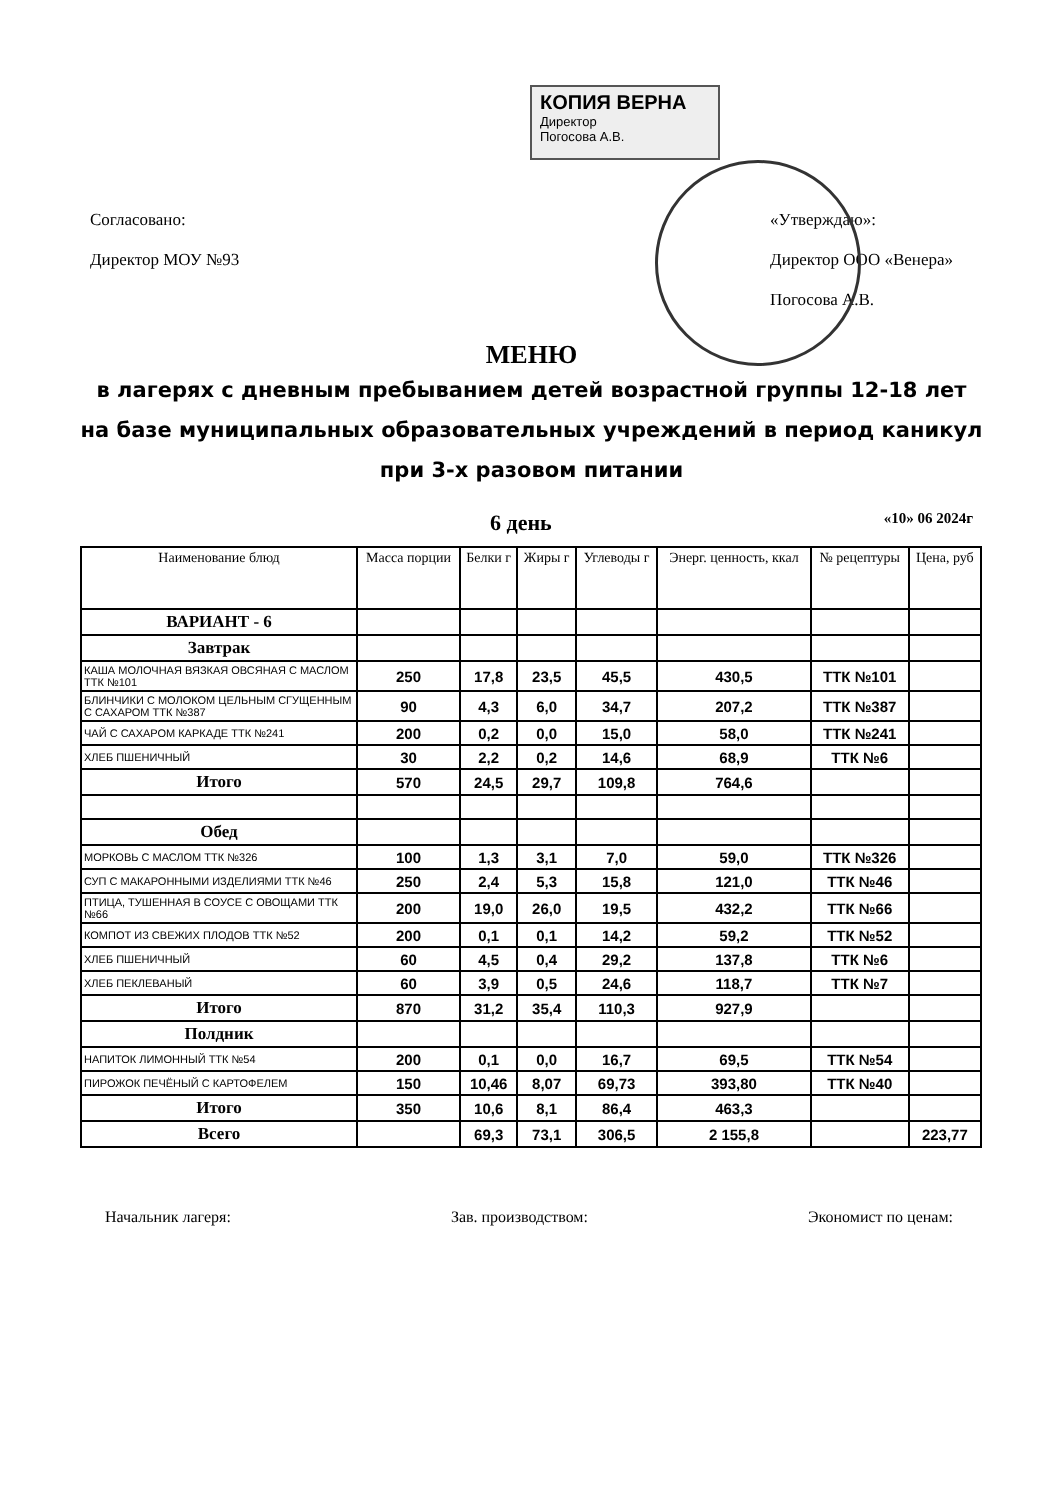КОПИЯ ВЕРНА
Директор
Погосова А.В.
Согласовано:
Директор МОУ №93
«Утверждаю»:
Директор ООО «Венера»
Погосова А.В.
МЕНЮ
в лагерях с дневным пребыванием детей возрастной группы 12-18 лет
на базе муниципальных образовательных учреждений в период каникул
при 3-х разовом питании
6 день «10» 06 2024г
| Наименование блюд | Масса порции | Белки г | Жиры г | Углеводы г | Энерг. ценность, ккал | № рецептуры | Цена, руб |
| --- | --- | --- | --- | --- | --- | --- | --- |
| ВАРИАНТ - 6 | | | | | | | |
| Завтрак | | | | | | | |
| КАША МОЛОЧНАЯ ВЯЗКАЯ ОВСЯНАЯ С МАСЛОМ ТТК №101 | 250 | 17,8 | 23,5 | 45,5 | 430,5 | ТТК №101 | |
| БЛИНЧИКИ С МОЛОКОМ ЦЕЛЬНЫМ СГУЩЕННЫМ С САХАРОМ ТТК №387 | 90 | 4,3 | 6,0 | 34,7 | 207,2 | ТТК №387 | |
| ЧАЙ С САХАРОМ КАРКАДЕ ТТК №241 | 200 | 0,2 | 0,0 | 15,0 | 58,0 | ТТК №241 | |
| ХЛЕБ ПШЕНИЧНЫЙ | 30 | 2,2 | 0,2 | 14,6 | 68,9 | ТТК №6 | |
| Итого | 570 | 24,5 | 29,7 | 109,8 | 764,6 | | |
| Обед | | | | | | | |
| МОРКОВЬ С МАСЛОМ ТТК №326 | 100 | 1,3 | 3,1 | 7,0 | 59,0 | ТТК №326 | |
| СУП С МАКАРОННЫМИ ИЗДЕЛИЯМИ ТТК №46 | 250 | 2,4 | 5,3 | 15,8 | 121,0 | ТТК №46 | |
| ПТИЦА, ТУШЕННАЯ В СОУСЕ С ОВОЩАМИ ТТК №66 | 200 | 19,0 | 26,0 | 19,5 | 432,2 | ТТК №66 | |
| КОМПОТ ИЗ СВЕЖИХ ПЛОДОВ ТТК №52 | 200 | 0,1 | 0,1 | 14,2 | 59,2 | ТТК №52 | |
| ХЛЕБ ПШЕНИЧНЫЙ | 60 | 4,5 | 0,4 | 29,2 | 137,8 | ТТК №6 | |
| ХЛЕБ ПЕКЛЕВАНЫЙ | 60 | 3,9 | 0,5 | 24,6 | 118,7 | ТТК №7 | |
| Итого | 870 | 31,2 | 35,4 | 110,3 | 927,9 | | |
| Полдник | | | | | | | |
| НАПИТОК ЛИМОННЫЙ ТТК №54 | 200 | 0,1 | 0,0 | 16,7 | 69,5 | ТТК №54 | |
| ПИРОЖОК ПЕЧЁНЫЙ С КАРТОФЕЛЕМ | 150 | 10,46 | 8,07 | 69,73 | 393,80 | ТТК №40 | |
| Итого | 350 | 10,6 | 8,1 | 86,4 | 463,3 | | |
| Всего | | 69,3 | 73,1 | 306,5 | 2 155,8 | | 223,77 |
Начальник лагеря: Зав. производством: Экономист по ценам: